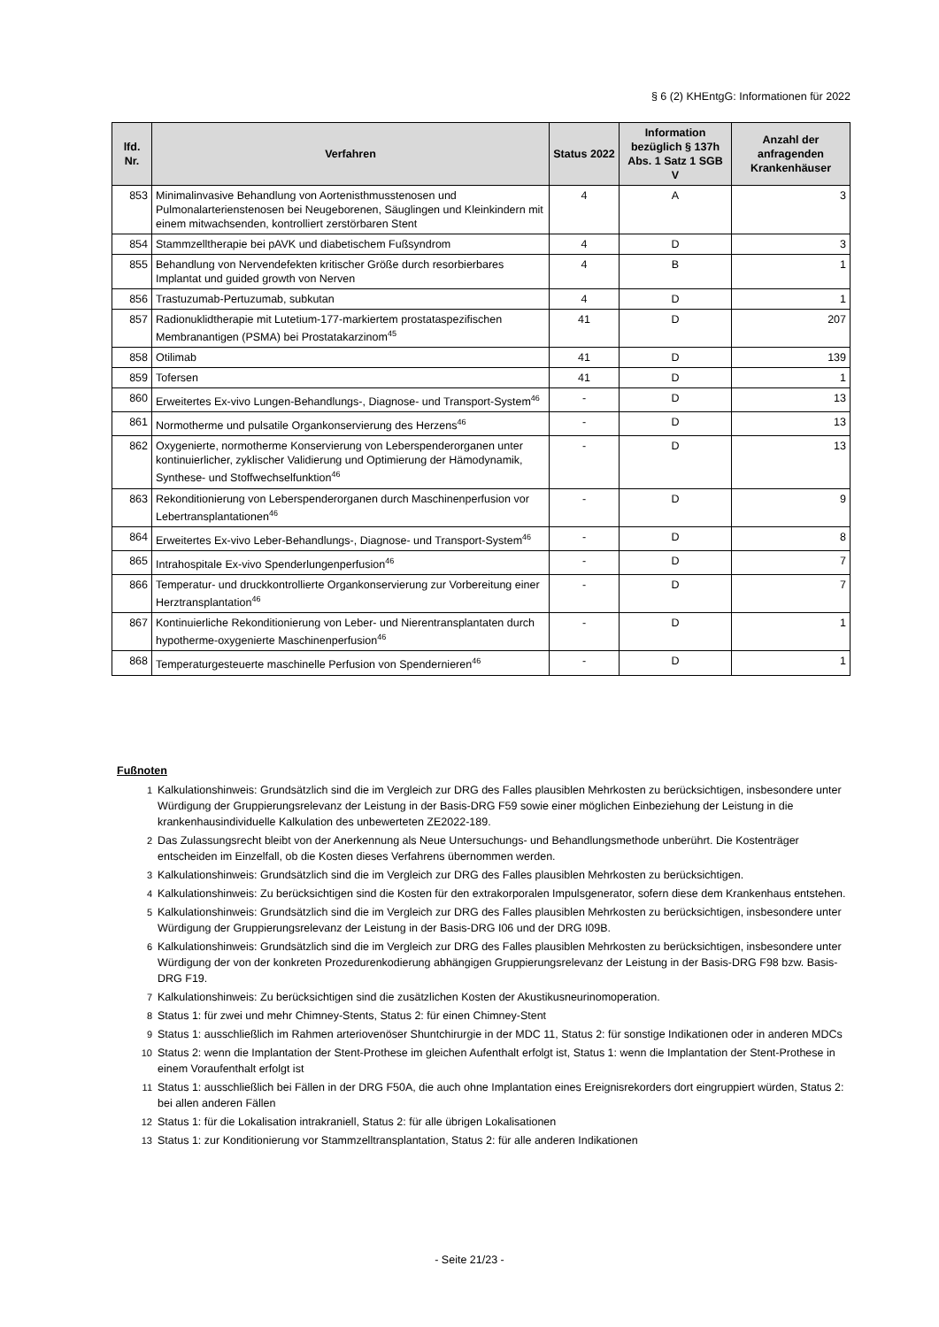§ 6 (2) KHEntgG: Informationen für 2022
| lfd. Nr. | Verfahren | Status 2022 | Information bezüglich § 137h Abs. 1 Satz 1 SGB V | Anzahl der anfragenden Krankenhäuser |
| --- | --- | --- | --- | --- |
| 853 | Minimalinvasive Behandlung von Aortenisthmusstenosen und Pulmonalarterienstenosen bei Neugeborenen, Säuglingen und Kleinkindern mit einem mitwachsenden, kontrolliert zerstörbaren Stent | 4 | A | 3 |
| 854 | Stammzelltherapie bei pAVK und diabetischem Fußsyndrom | 4 | D | 3 |
| 855 | Behandlung von Nervendefekten kritischer Größe durch resorbierbares Implantat und guided growth von Nerven | 4 | B | 1 |
| 856 | Trastuzumab-Pertuzumab, subkutan | 4 | D | 1 |
| 857 | Radionuklidtherapie mit Lutetium-177-markiertem prostataspezifischen Membranantigen (PSMA) bei Prostatakarzinom<sup>45</sup> | 41 | D | 207 |
| 858 | Otilimab | 41 | D | 139 |
| 859 | Tofersen | 41 | D | 1 |
| 860 | Erweitertes Ex-vivo Lungen-Behandlungs-, Diagnose- und Transport-System<sup>46</sup> | - | D | 13 |
| 861 | Normotherme und pulsatile Organkonservierung des Herzens<sup>46</sup> | - | D | 13 |
| 862 | Oxygenierte, normotherme Konservierung von Leberspenderorganen unter kontinuierlicher, zyklischer Validierung und Optimierung der Hämodynamik, Synthese- und Stoffwechselfunktion<sup>46</sup> | - | D | 13 |
| 863 | Rekonditionierung von Leberspenderorganen durch Maschinenperfusion vor Lebertransplantationen<sup>46</sup> | - | D | 9 |
| 864 | Erweitertes Ex-vivo Leber-Behandlungs-, Diagnose- und Transport-System<sup>46</sup> | - | D | 8 |
| 865 | Intrahospitale Ex-vivo Spenderlungenperfusion<sup>46</sup> | - | D | 7 |
| 866 | Temperatur- und druckkontrollierte Organkonservierung zur Vorbereitung einer Herztransplantation<sup>46</sup> | - | D | 7 |
| 867 | Kontinuierliche Rekonditionierung von Leber- und Nierentransplantaten durch hypotherme-oxygenierte Maschinenperfusion<sup>46</sup> | - | D | 1 |
| 868 | Temperaturgesteuerte maschinelle Perfusion von Spendernieren<sup>46</sup> | - | D | 1 |
Fußnoten
1 Kalkulationshinweis: Grundsätzlich sind die im Vergleich zur DRG des Falles plausiblen Mehrkosten zu berücksichtigen, insbesondere unter Würdigung der Gruppierungsrelevanz der Leistung in der Basis-DRG F59 sowie einer möglichen Einbeziehung der Leistung in die krankenhausindividuelle Kalkulation des unbewerteten ZE2022-189.
2 Das Zulassungsrecht bleibt von der Anerkennung als Neue Untersuchungs- und Behandlungsmethode unberührt. Die Kostenträger entscheiden im Einzelfall, ob die Kosten dieses Verfahrens übernommen werden.
3 Kalkulationshinweis: Grundsätzlich sind die im Vergleich zur DRG des Falles plausiblen Mehrkosten zu berücksichtigen.
4 Kalkulationshinweis: Zu berücksichtigen sind die Kosten für den extrakorporalen Impulsgenerator, sofern diese dem Krankenhaus entstehen.
5 Kalkulationshinweis: Grundsätzlich sind die im Vergleich zur DRG des Falles plausiblen Mehrkosten zu berücksichtigen, insbesondere unter Würdigung der Gruppierungsrelevanz der Leistung in der Basis-DRG I06 und der DRG I09B.
6 Kalkulationshinweis: Grundsätzlich sind die im Vergleich zur DRG des Falles plausiblen Mehrkosten zu berücksichtigen, insbesondere unter Würdigung der von der konkreten Prozedurenkodierung abhängigen Gruppierungsrelevanz der Leistung in der Basis-DRG F98 bzw. Basis-DRG F19.
7 Kalkulationshinweis: Zu berücksichtigen sind die zusätzlichen Kosten der Akustikusneurinomoperation.
8 Status 1: für zwei und mehr Chimney-Stents, Status 2: für einen Chimney-Stent
9 Status 1: ausschließlich im Rahmen arteriovenöser Shuntchirurgie in der MDC 11, Status 2: für sonstige Indikationen oder in anderen MDCs
10 Status 2: wenn die Implantation der Stent-Prothese im gleichen Aufenthalt erfolgt ist, Status 1: wenn die Implantation der Stent-Prothese in einem Voraufenthalt erfolgt ist
11 Status 1: ausschließlich bei Fällen in der DRG F50A, die auch ohne Implantation eines Ereignisrekorders dort eingruppiert würden, Status 2: bei allen anderen Fällen
12 Status 1: für die Lokalisation intrakraniell, Status 2: für alle übrigen Lokalisationen
13 Status 1: zur Konditionierung vor Stammzelltransplantation, Status 2: für alle anderen Indikationen
- Seite 21/23 -